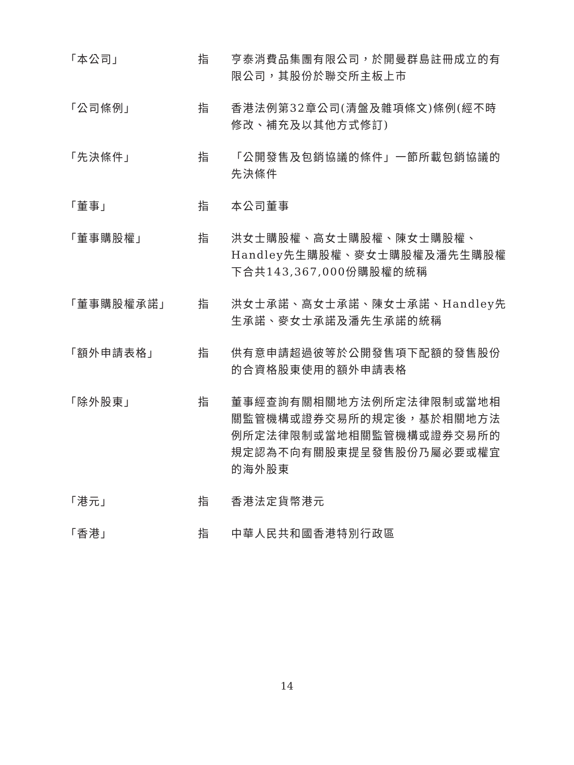「本公司」 指 亨泰消費品集團有限公司，於開曼群島註冊成立的有限公司，其股份於聯交所主板上市
「公司條例」 指 香港法例第32章公司(清盤及雜項條文)條例(經不時修改、補充及以其他方式修訂)
「先決條件」 指 「公開發售及包銷協議的條件」一節所載包銷協議的先決條件
「董事」 指 本公司董事
「董事購股權」 指 洪女士購股權、高女士購股權、陳女士購股權、Handley先生購股權、麥女士購股權及潘先生購股權下合共143,367,000份購股權的統稱
「董事購股權承諾」 指 洪女士承諾、高女士承諾、陳女士承諾、Handley先生承諾、麥女士承諾及潘先生承諾的統稱
「額外申請表格」 指 供有意申請超過彼等於公開發售項下配額的發售股份的合資格股東使用的額外申請表格
「除外股東」 指 董事經查詢有關相關地方法例所定法律限制或當地相關監管機構或證券交易所的規定後，基於相關地方法例所定法律限制或當地相關監管機構或證券交易所的規定認為不向有關股東提呈發售股份乃屬必要或權宜的海外股東
「港元」 指 香港法定貨幣港元
「香港」 指 中華人民共和國香港特別行政區
14